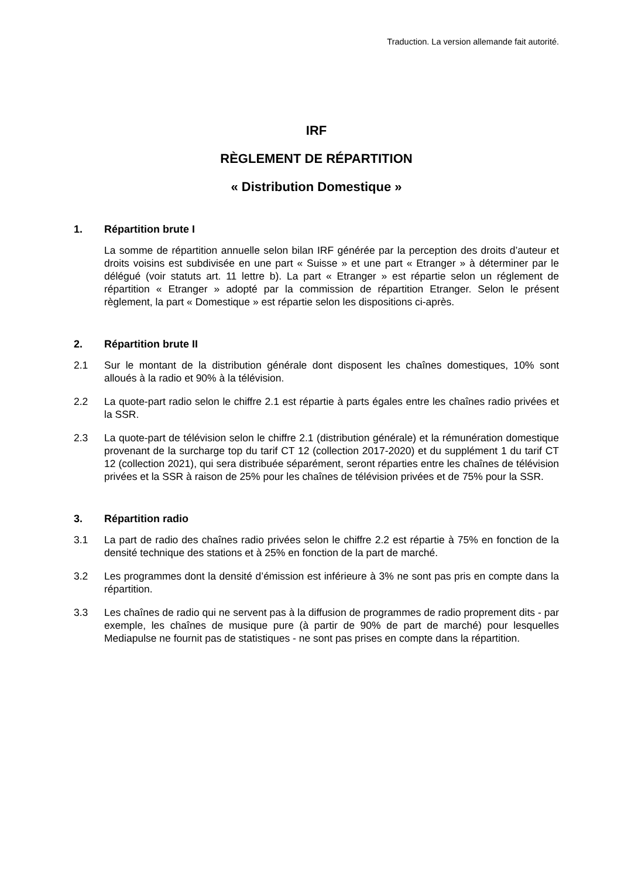Traduction. La version allemande fait autorité.
IRF
RÈGLEMENT DE RÉPARTITION
« Distribution Domestique »
1. Répartition brute I
La somme de répartition annuelle selon bilan IRF générée par la perception des droits d’auteur et droits voisins est subdivisée en une part « Suisse » et une part « Etranger » à déterminer par le délégué (voir statuts art. 11 lettre b). La part « Etranger » est répartie selon un réglement de répartition « Etranger » adopté par la commission de répartition Etranger. Selon le présent règlement, la part « Domestique » est répartie selon les dispositions ci-après.
2. Répartition brute II
2.1 Sur le montant de la distribution générale dont disposent les chaînes domestiques, 10% sont alloués à la radio et 90% à la télévision.
2.2 La quote-part radio selon le chiffre 2.1 est répartie à parts égales entre les chaînes radio privées et la SSR.
2.3 La quote-part de télévision selon le chiffre 2.1 (distribution générale) et la rémunération domestique provenant de la surcharge top du tarif CT 12 (collection 2017-2020) et du supplément 1 du tarif CT 12 (collection 2021), qui sera distribuée séparément, seront réparties entre les chaînes de télévision privées et la SSR à raison de 25% pour les chaînes de télévision privées et de 75% pour la SSR.
3. Répartition radio
3.1 La part de radio des chaînes radio privées selon le chiffre 2.2 est répartie à 75% en fonction de la densité technique des stations et à 25% en fonction de la part de marché.
3.2 Les programmes dont la densité d’émission est inférieure à 3% ne sont pas pris en compte dans la répartition.
3.3 Les chaînes de radio qui ne servent pas à la diffusion de programmes de radio proprement dits - par exemple, les chaînes de musique pure (à partir de 90% de part de marché) pour lesquelles Mediapulse ne fournit pas de statistiques - ne sont pas prises en compte dans la répartition.